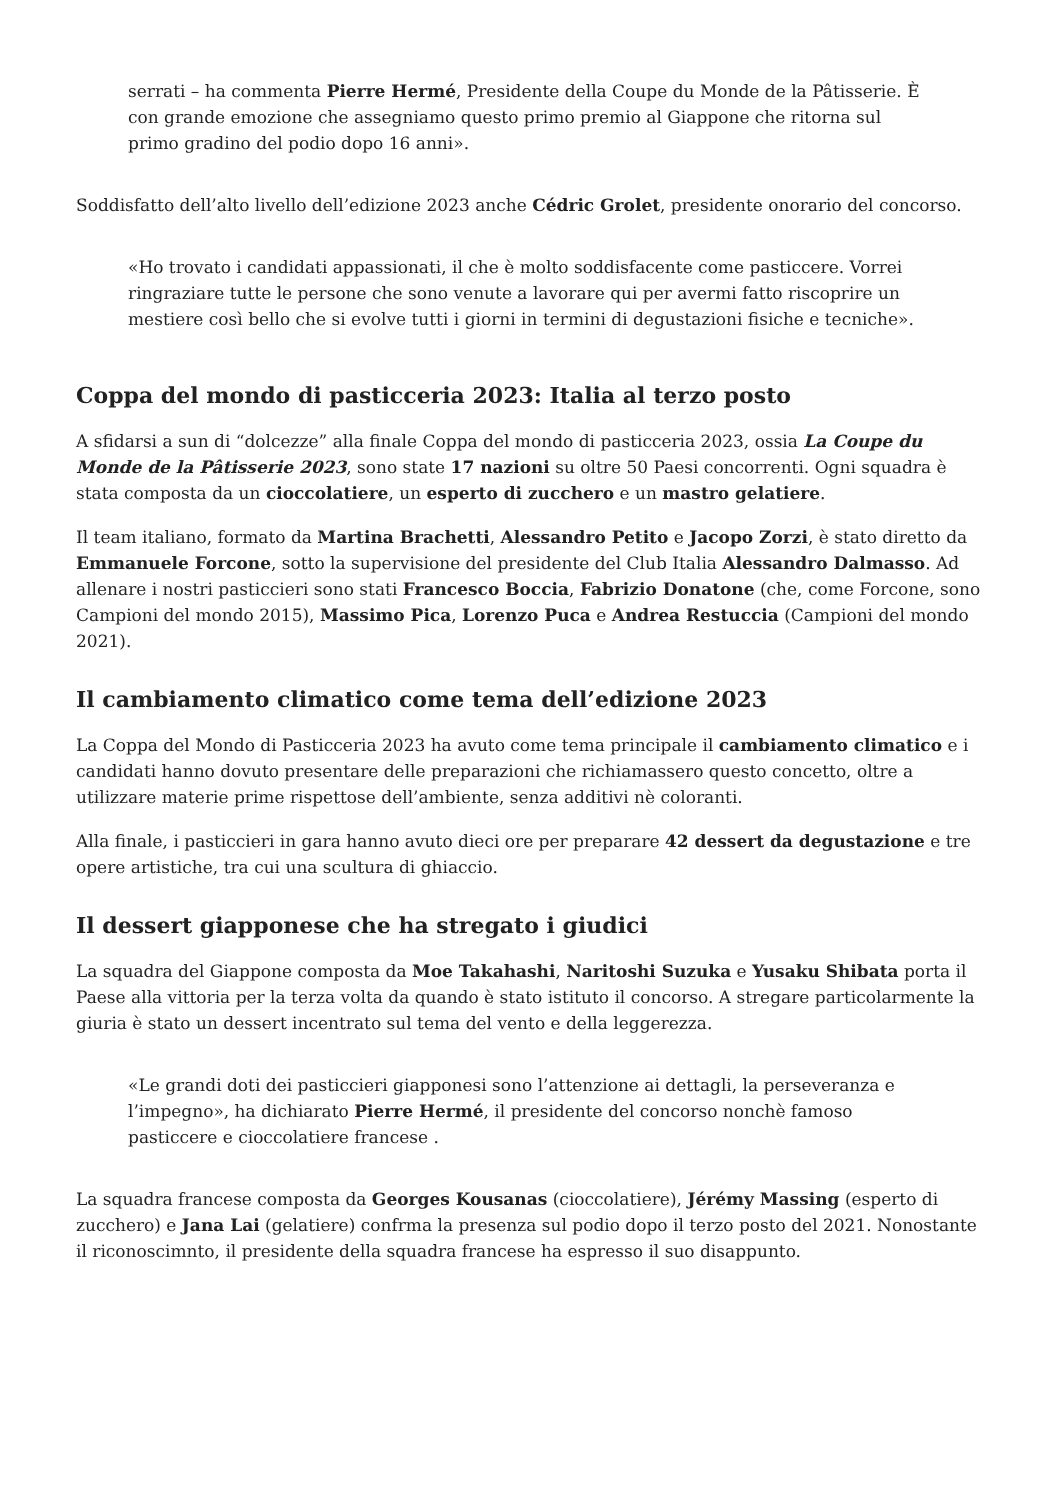serrati – ha commenta Pierre Hermé, Presidente della Coupe du Monde de la Pâtisserie. È con grande emozione che assegniamo questo primo premio al Giappone che ritorna sul primo gradino del podio dopo 16 anni».
Soddisfatto dell’alto livello dell’edizione 2023 anche Cédric Grolet, presidente onorario del concorso.
«Ho trovato i candidati appassionati, il che è molto soddisfacente come pasticcere. Vorrei ringraziare tutte le persone che sono venute a lavorare qui per avermi fatto riscoprire un mestiere così bello che si evolve tutti i giorni in termini di degustazioni fisiche e tecniche».
Coppa del mondo di pasticceria 2023: Italia al terzo posto
A sfidarsi a sun di “dolcezze” alla finale Coppa del mondo di pasticceria 2023, ossia La Coupe du Monde de la Pâtisserie 2023, sono state 17 nazioni su oltre 50 Paesi concorrenti. Ogni squadra è stata composta da un cioccolatiere, un esperto di zucchero e un mastro gelatiere.
Il team italiano, formato da Martina Brachetti, Alessandro Petito e Jacopo Zorzi, è stato diretto da Emmanuele Forcone, sotto la supervisione del presidente del Club Italia Alessandro Dalmasso. Ad allenare i nostri pasticcieri sono stati Francesco Boccia, Fabrizio Donatone (che, come Forcone, sono Campioni del mondo 2015), Massimo Pica, Lorenzo Puca e Andrea Restuccia (Campioni del mondo 2021).
Il cambiamento climatico come tema dell’edizione 2023
La Coppa del Mondo di Pasticceria 2023 ha avuto come tema principale il cambiamento climatico e i candidati hanno dovuto presentare delle preparazioni che richiamassero questo concetto, oltre a utilizzare materie prime rispettose dell’ambiente, senza additivi nè coloranti.
Alla finale, i pasticcieri in gara hanno avuto dieci ore per preparare 42 dessert da degustazione e tre opere artistiche, tra cui una scultura di ghiaccio.
Il dessert giapponese che ha stregato i giudici
La squadra del Giappone composta da Moe Takahashi, Naritoshi Suzuka e Yusaku Shibata porta il Paese alla vittoria per la terza volta da quando è stato istituto il concorso. A stregare particolarmente la giuria è stato un dessert incentrato sul tema del vento e della leggerezza.
«Le grandi doti dei pasticcieri giapponesi sono l’attenzione ai dettagli, la perseveranza e l’impegno», ha dichiarato Pierre Hermé, il presidente del concorso nonchè famoso pasticcere e cioccolatiere francese .
La squadra francese composta da Georges Kousanas (cioccolatiere), Jérémy Massing (esperto di zucchero) e Jana Lai (gelatiere) confrma la presenza sul podio dopo il terzo posto del 2021. Nonostante il riconoscimnto, il presidente della squadra francese ha espresso il suo disappunto.